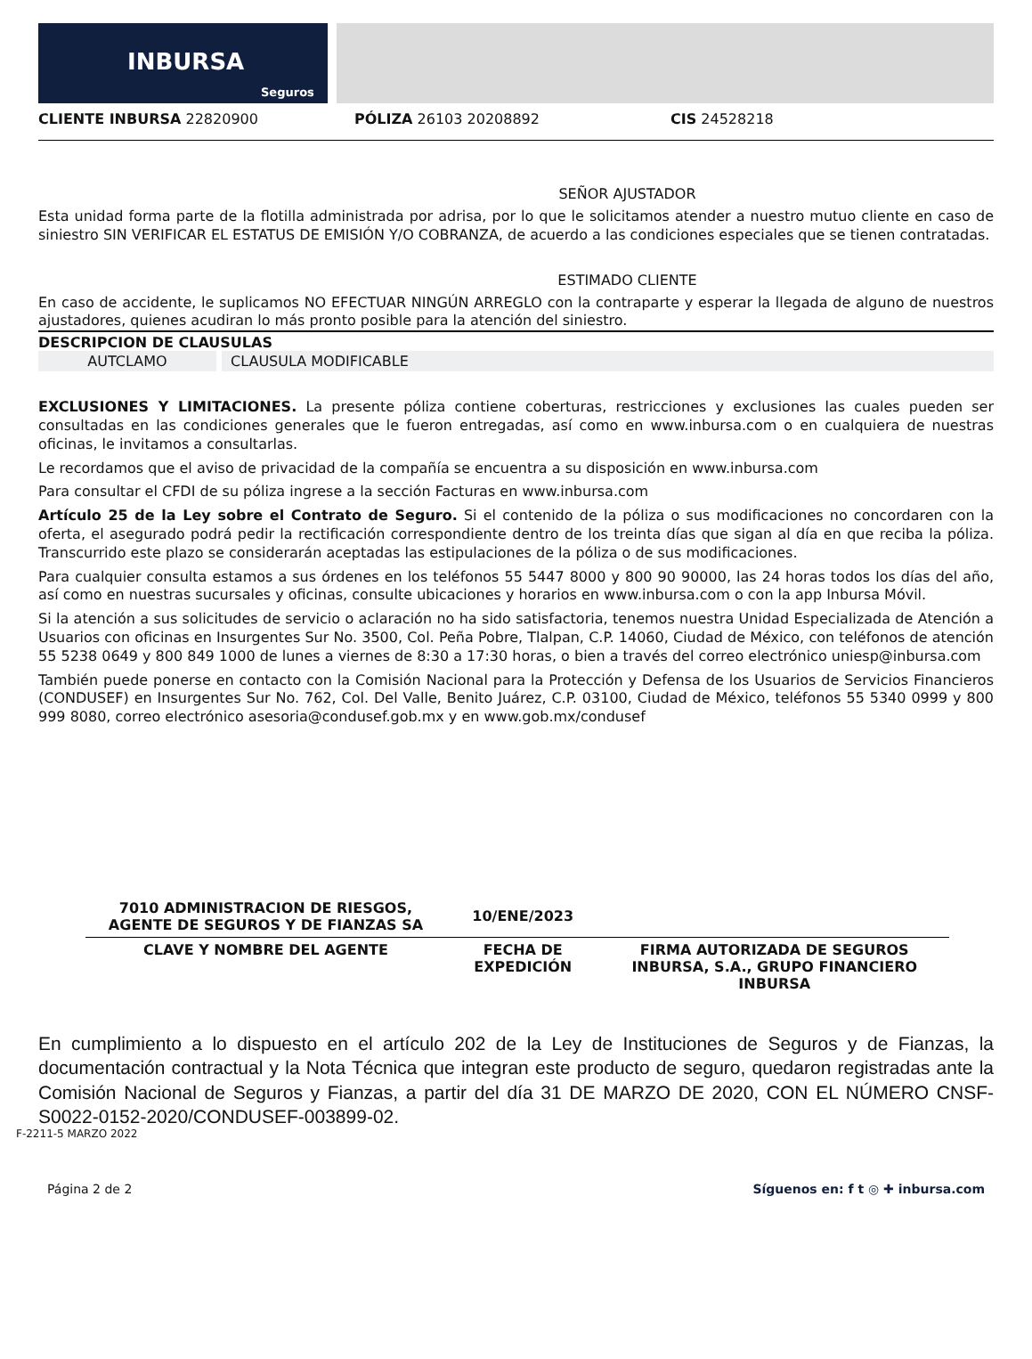INBURSA
Seguros
CLIENTE INBURSA 22820900 PÓLIZA 26103 20208892 CIS 24528218
SEÑOR AJUSTADOR
Esta unidad forma parte de la flotilla administrada por adrisa, por lo que le solicitamos atender a nuestro mutuo cliente en caso de siniestro SIN VERIFICAR EL ESTATUS DE EMISIÓN Y/O COBRANZA, de acuerdo a las condiciones especiales que se tienen contratadas.
ESTIMADO CLIENTE
En caso de accidente, le suplicamos NO EFECTUAR NINGÚN ARREGLO con la contraparte y esperar la llegada de alguno de nuestros ajustadores, quienes acudiran lo más pronto posible para la atención del siniestro.
DESCRIPCION DE CLAUSULAS
| AUTCLAMO | CLAUSULA MODIFICABLE |
EXCLUSIONES Y LIMITACIONES. La presente póliza contiene coberturas, restricciones y exclusiones las cuales pueden ser consultadas en las condiciones generales que le fueron entregadas, así como en www.inbursa.com o en cualquiera de nuestras oficinas, le invitamos a consultarlas.
Le recordamos que el aviso de privacidad de la compañía se encuentra a su disposición en www.inbursa.com
Para consultar el CFDI de su póliza ingrese a la sección Facturas en www.inbursa.com
Artículo 25 de la Ley sobre el Contrato de Seguro. Si el contenido de la póliza o sus modificaciones no concordaren con la oferta, el asegurado podrá pedir la rectificación correspondiente dentro de los treinta días que sigan al día en que reciba la póliza. Transcurrido este plazo se considerarán aceptadas las estipulaciones de la póliza o de sus modificaciones.
Para cualquier consulta estamos a sus órdenes en los teléfonos 55 5447 8000 y 800 90 90000, las 24 horas todos los días del año, así como en nuestras sucursales y oficinas, consulte ubicaciones y horarios en www.inbursa.com o con la app Inbursa Móvil.
Si la atención a sus solicitudes de servicio o aclaración no ha sido satisfactoria, tenemos nuestra Unidad Especializada de Atención a Usuarios con oficinas en Insurgentes Sur No. 3500, Col. Peña Pobre, Tlalpan, C.P. 14060, Ciudad de México, con teléfonos de atención 55 5238 0649 y 800 849 1000 de lunes a viernes de 8:30 a 17:30 horas, o bien a través del correo electrónico uniesp@inbursa.com
También puede ponerse en contacto con la Comisión Nacional para la Protección y Defensa de los Usuarios de Servicios Financieros (CONDUSEF) en Insurgentes Sur No. 762, Col. Del Valle, Benito Juárez, C.P. 03100, Ciudad de México, teléfonos 55 5340 0999 y 800 999 8080, correo electrónico asesoria@condusef.gob.mx y en www.gob.mx/condusef
| 7010 ADMINISTRACION DE RIESGOS, AGENTE DE SEGUROS Y DE FIANZAS SA | 10/ENE/2023 | |
| CLAVE Y NOMBRE DEL AGENTE | FECHA DE EXPEDICIÓN | FIRMA AUTORIZADA DE SEGUROS INBURSA, S.A., GRUPO FINANCIERO INBURSA |
En cumplimiento a lo dispuesto en el artículo 202 de la Ley de Instituciones de Seguros y de Fianzas, la documentación contractual y la Nota Técnica que integran este producto de seguro, quedaron registradas ante la Comisión Nacional de Seguros y Fianzas, a partir del día 31 DE MARZO DE 2020, CON EL NÚMERO CNSF-S0022-0152-2020/CONDUSEF-003899-02.
Página 2 de 2 Síguenos en: f t ◎ ✚ inbursa.com
F-2211-5 MARZO 2022